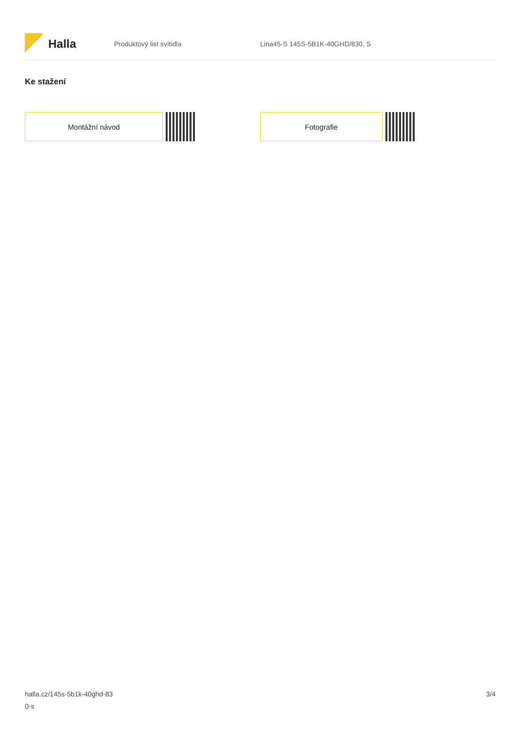Halla
Produktový list svítidla
Lina45-S 145S-5B1K-40GHD/830, S
Ke stažení
Montážní návod Fotografie
halla.cz/145s-5b1k-40ghd-83
0-s
3/4